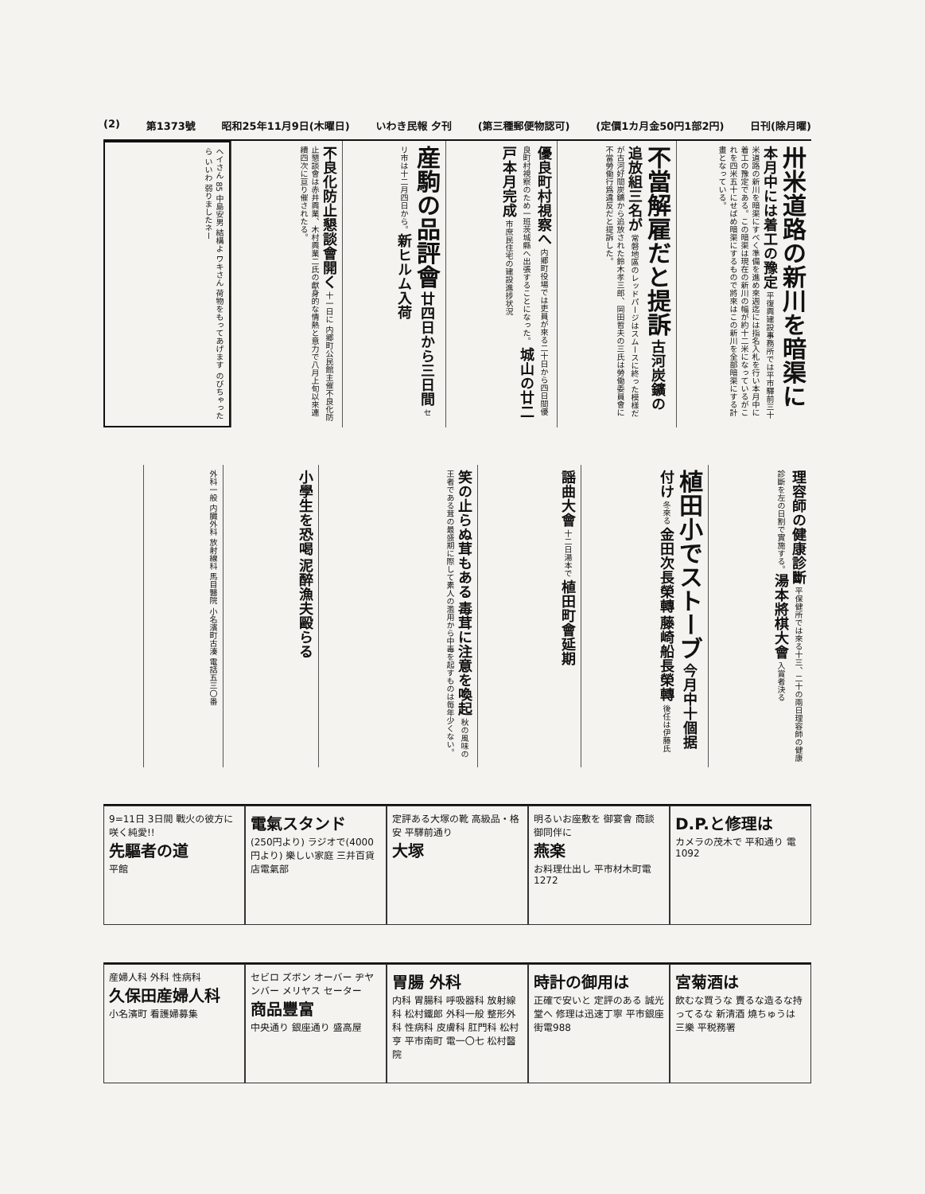(2) 第1373號 昭和25年11月9日(木曜日) いわき民報 夕刊 (第三種郵便物認可) (定價1カ月金50円1部2円) 日刊(除月曜)
卅米道路の新川を暗渠に 本月中には着工の豫定 平復興建設事務所では平市驛前三十米道路の新川を暗渠にすべく準備を進め來週迄には指名入札を行い本月中に着工の豫定である。この暗渠は現在の新川の幅が約十二米になっているがこれを四米五十にせばめ暗渠にするもので將來はこの新川を全部暗渠にする計畫となっている。
不當解雇だと提訴 古河炭鑛の追放組三名が 常磐地區のレッドパージはスムースに終った模樣だが古河好間炭鑛から追放された鈴木孝三郎、岡田哲夫の三氏は勞働委員會に不當勞働行爲違反だと提訴した。
優良町村視察へ 内郷町役場では吏員が來る二十日から四日間優良町村視察のため一班茨城縣へ出張することになった。 城山の廿二戸本月完成 市庶民住宅の建設進捗状況
産駒の品評會 廿四日から三日間 セリ市は十二月四日から。新ヒルム入荷
不良化防止懇談會開く 十一日に 内郷町公民館主催不良化防止懇談會は赤井興業、木村興業二氏の獻身的な情熱と意力で八月上旬以來連續四次に亘り催されたる。
ヘイさん 85 中島安男 結構よ ワキさん 荷物をもってあげます のびちゃったら いいわ 弱りましたネー
理容師の健康診斷 平保健所では來る十三、二十の兩日理容師の健康診斷を左の日割で實施する。湯本將棋大會 入賞者決る
植田小でストーブ 今月中十個据付け 冬來る 金田次長榮轉 藤崎船長榮轉 後任は伊藤氏
謡曲大會 十二日湯本で 植田町會延期
笑の止らぬ茸もある 毒茸に注意を喚起 秋の風味の王者である茸の最盛期に際して素人の濫用から中毒を起すものは毎年少くない。
小學生を恐喝 泥醉漁夫毆らる
外科一般 内臓外科 放射線科 馬目醫院 小名濱町古湊 電話五三〇番
D.P.と修理は
カメラの茂木で 平和通り 電1092
明るいお座敷を 御宴會 商談 御同伴に
燕楽
お料理仕出し 平市材木町電1272
定評ある大塚の靴 高級品・格安 平驛前通り
大塚
電氣スタンド
(250円より) ラジオで(4000円より) 樂しい家庭 三井百貨店電氣部
9=11日 3日間 戰火の彼方に咲く純愛!!
先驅者の道
平館
宮菊酒は
飲むな買うな 賣るな造るな持ってるな 新清酒 燒ちゅうは 三樂 平税務署
時計の御用は
正確で安いと 定評のある 誠光堂へ 修理は迅速丁寧 平市銀座街電988
胃腸 外科
内科 胃腸科 呼吸器科 放射線科 松村鐵郎 外科一般 整形外科 性病科 皮膚科 肛門科 松村亨 平市南町 電一〇七 松村醫院
セビロ ズボン オーバー ヂヤンバー メリヤス セーター
商品豐富
中央通り 銀座通り 盛高屋
産婦人科 外科 性病科
久保田産婦人科
小名濱町 看護婦募集